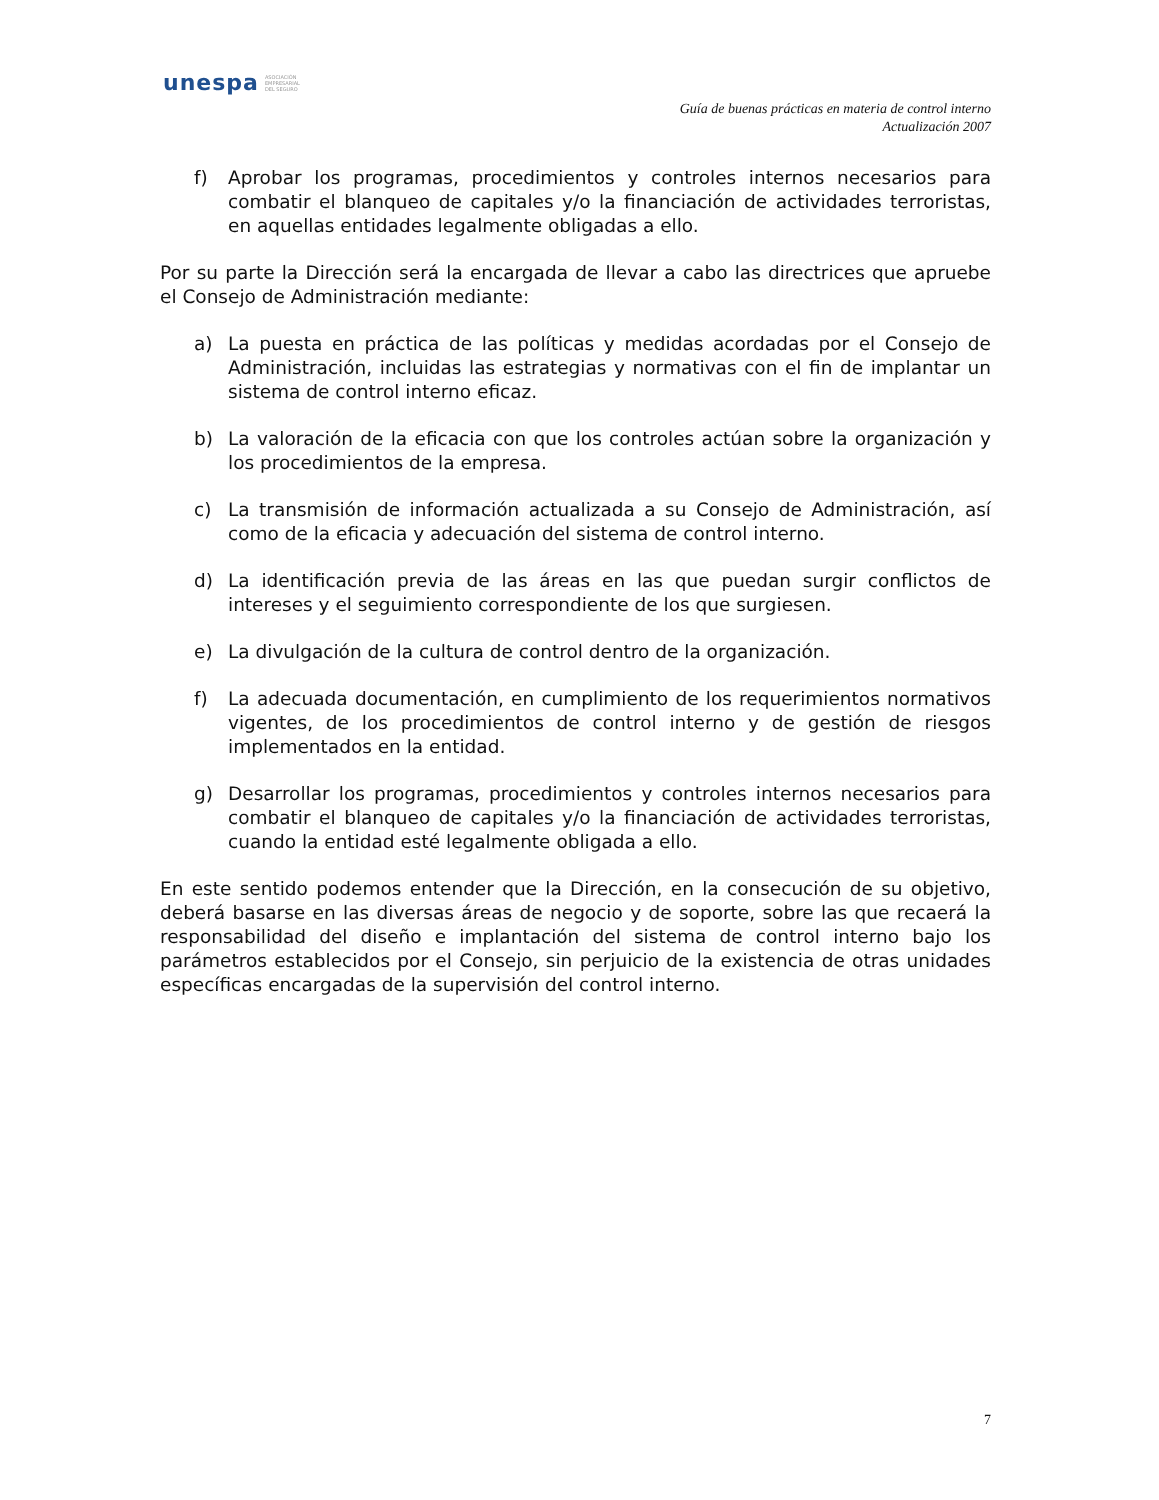unespa ASOCIACIÓN
EMPRESARIAL
DEL SEGURO
Guía de buenas prácticas en materia de control interno
Actualización 2007
f) Aprobar los programas, procedimientos y controles internos necesarios para combatir el blanqueo de capitales y/o la financiación de actividades terroristas, en aquellas entidades legalmente obligadas a ello.
Por su parte la Dirección será la encargada de llevar a cabo las directrices que apruebe el Consejo de Administración mediante:
a) La puesta en práctica de las políticas y medidas acordadas por el Consejo de Administración, incluidas las estrategias y normativas con el fin de implantar un sistema de control interno eficaz.
b) La valoración de la eficacia con que los controles actúan sobre la organización y los procedimientos de la empresa.
c) La transmisión de información actualizada a su Consejo de Administración, así como de la eficacia y adecuación del sistema de control interno.
d) La identificación previa de las áreas en las que puedan surgir conflictos de intereses y el seguimiento correspondiente de los que surgiesen.
e) La divulgación de la cultura de control dentro de la organización.
f) La adecuada documentación, en cumplimiento de los requerimientos normativos vigentes, de los procedimientos de control interno y de gestión de riesgos implementados en la entidad.
g) Desarrollar los programas, procedimientos y controles internos necesarios para combatir el blanqueo de capitales y/o la financiación de actividades terroristas, cuando la entidad esté legalmente obligada a ello.
En este sentido podemos entender que la Dirección, en la consecución de su objetivo, deberá basarse en las diversas áreas de negocio y de soporte, sobre las que recaerá la responsabilidad del diseño e implantación del sistema de control interno bajo los parámetros establecidos por el Consejo, sin perjuicio de la existencia de otras unidades específicas encargadas de la supervisión del control interno.
7